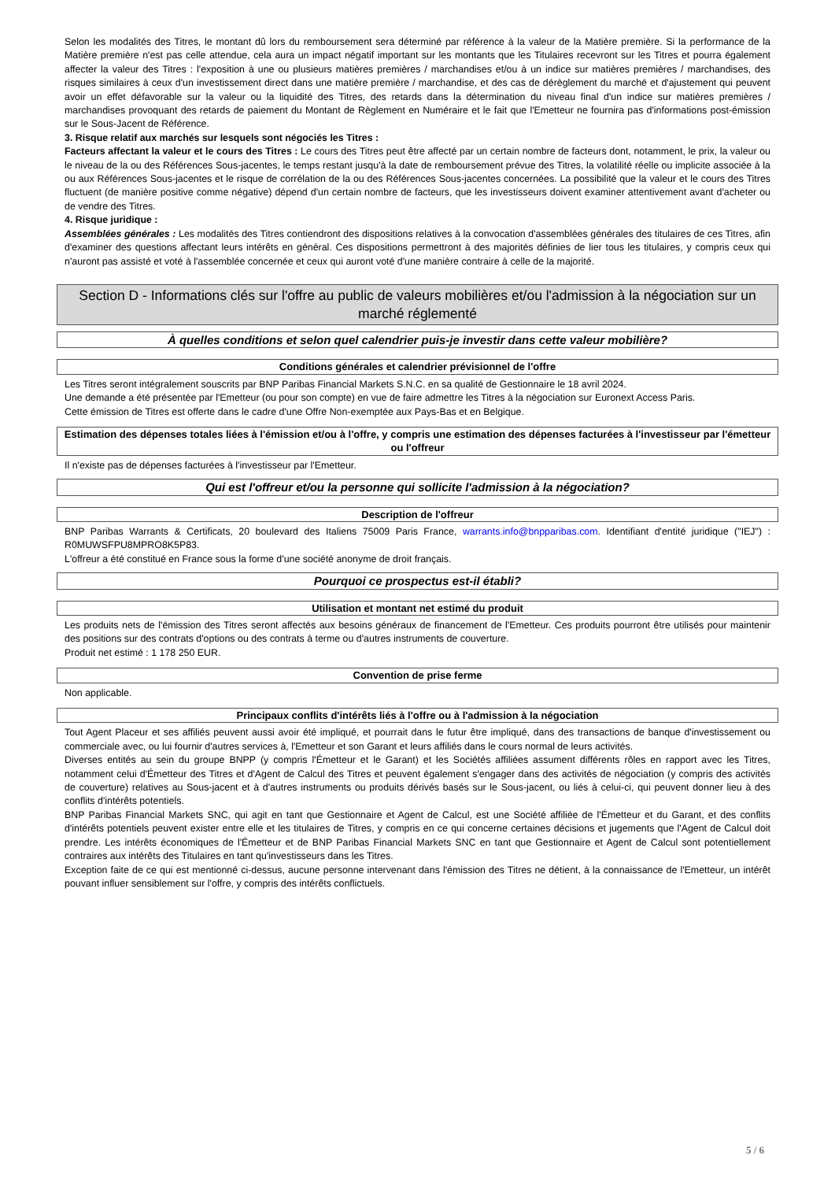Selon les modalités des Titres, le montant dû lors du remboursement sera déterminé par référence à la valeur de la Matière première. Si la performance de la Matière première n'est pas celle attendue, cela aura un impact négatif important sur les montants que les Titulaires recevront sur les Titres et pourra également affecter la valeur des Titres : l'exposition à une ou plusieurs matières premières / marchandises et/ou à un indice sur matières premières / marchandises, des risques similaires à ceux d'un investissement direct dans une matière première / marchandise, et des cas de dérèglement du marché et d'ajustement qui peuvent avoir un effet défavorable sur la valeur ou la liquidité des Titres, des retards dans la détermination du niveau final d'un indice sur matières premières / marchandises provoquant des retards de paiement du Montant de Règlement en Numéraire et le fait que l'Emetteur ne fournira pas d'informations post-émission sur le Sous-Jacent de Référence.
3. Risque relatif aux marchés sur lesquels sont négociés les Titres :
Facteurs affectant la valeur et le cours des Titres : Le cours des Titres peut être affecté par un certain nombre de facteurs dont, notamment, le prix, la valeur ou le niveau de la ou des Références Sous-jacentes, le temps restant jusqu'à la date de remboursement prévue des Titres, la volatilité réelle ou implicite associée à la ou aux Références Sous-jacentes et le risque de corrélation de la ou des Références Sous-jacentes concernées. La possibilité que la valeur et le cours des Titres fluctuent (de manière positive comme négative) dépend d'un certain nombre de facteurs, que les investisseurs doivent examiner attentivement avant d'acheter ou de vendre des Titres.
4. Risque juridique :
Assemblées générales : Les modalités des Titres contiendront des dispositions relatives à la convocation d'assemblées générales des titulaires de ces Titres, afin d'examiner des questions affectant leurs intérêts en général. Ces dispositions permettront à des majorités définies de lier tous les titulaires, y compris ceux qui n'auront pas assisté et voté à l'assemblée concernée et ceux qui auront voté d'une manière contraire à celle de la majorité.
Section D - Informations clés sur l'offre au public de valeurs mobilières et/ou l'admission à la négociation sur un marché réglementé
À quelles conditions et selon quel calendrier puis-je investir dans cette valeur mobilière?
Conditions générales et calendrier prévisionnel de l'offre
Les Titres seront intégralement souscrits par BNP Paribas Financial Markets S.N.C. en sa qualité de Gestionnaire le 18 avril 2024.
Une demande a été présentée par l'Emetteur (ou pour son compte) en vue de faire admettre les Titres à la négociation sur Euronext Access Paris.
Cette émission de Titres est offerte dans le cadre d'une Offre Non-exemptée aux Pays-Bas et en Belgique.
Estimation des dépenses totales liées à l'émission et/ou à l'offre, y compris une estimation des dépenses facturées à l'investisseur par l'émetteur ou l'offreur
Il n'existe pas de dépenses facturées à l'investisseur par l'Emetteur.
Qui est l'offreur et/ou la personne qui sollicite l'admission à la négociation?
Description de l'offreur
BNP Paribas Warrants & Certificats, 20 boulevard des Italiens 75009 Paris France, warrants.info@bnpparibas.com. Identifiant d'entité juridique ("IEJ") : R0MUWSFPU8MPRO8K5P83.
L'offreur a été constitué en France sous la forme d'une société anonyme de droit français.
Pourquoi ce prospectus est-il établi?
Utilisation et montant net estimé du produit
Les produits nets de l'émission des Titres seront affectés aux besoins généraux de financement de l'Emetteur. Ces produits pourront être utilisés pour maintenir des positions sur des contrats d'options ou des contrats à terme ou d'autres instruments de couverture.
Produit net estimé : 1 178 250 EUR.
Convention de prise ferme
Non applicable.
Principaux conflits d'intérêts liés à l'offre ou à l'admission à la négociation
Tout Agent Placeur et ses affiliés peuvent aussi avoir été impliqué, et pourrait dans le futur être impliqué, dans des transactions de banque d'investissement ou commerciale avec, ou lui fournir d'autres services à, l'Emetteur et son Garant et leurs affiliés dans le cours normal de leurs activités.
Diverses entités au sein du groupe BNPP (y compris l'Émetteur et le Garant) et les Sociétés affiliées assument différents rôles en rapport avec les Titres, notamment celui d'Émetteur des Titres et d'Agent de Calcul des Titres et peuvent également s'engager dans des activités de négociation (y compris des activités de couverture) relatives au Sous-jacent et à d'autres instruments ou produits dérivés basés sur le Sous-jacent, ou liés à celui-ci, qui peuvent donner lieu à des conflits d'intérêts potentiels.
BNP Paribas Financial Markets SNC, qui agit en tant que Gestionnaire et Agent de Calcul, est une Société affiliée de l'Émetteur et du Garant, et des conflits d'intérêts potentiels peuvent exister entre elle et les titulaires de Titres, y compris en ce qui concerne certaines décisions et jugements que l'Agent de Calcul doit prendre. Les intérêts économiques de l'Émetteur et de BNP Paribas Financial Markets SNC en tant que Gestionnaire et Agent de Calcul sont potentiellement contraires aux intérêts des Titulaires en tant qu'investisseurs dans les Titres.
Exception faite de ce qui est mentionné ci-dessus, aucune personne intervenant dans l'émission des Titres ne détient, à la connaissance de l'Emetteur, un intérêt pouvant influer sensiblement sur l'offre, y compris des intérêts conflictuels.
5 / 6